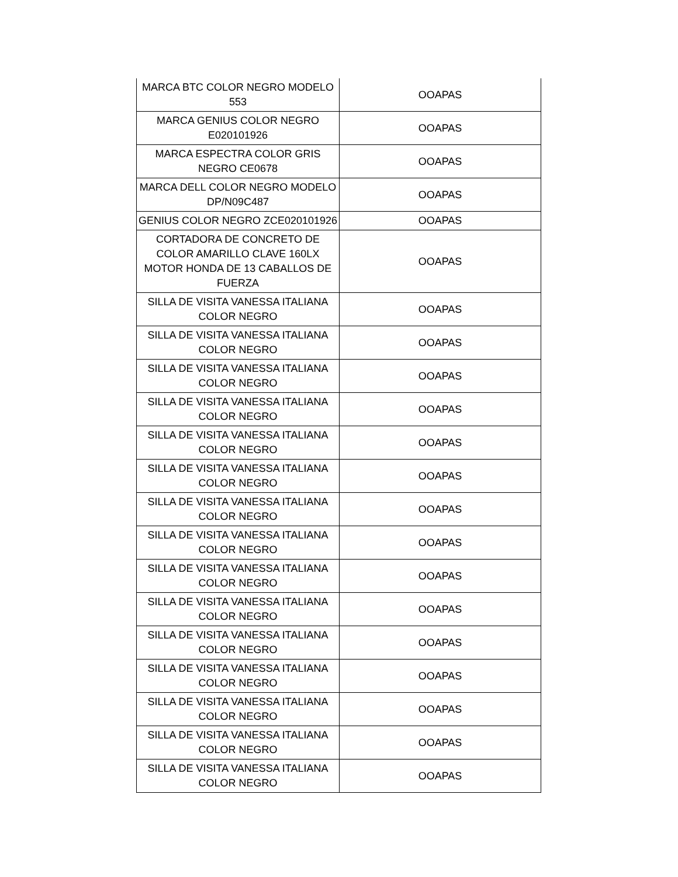| MARCA BTC COLOR NEGRO MODELO 553 | OOAPAS |
| MARCA GENIUS COLOR NEGRO E020101926 | OOAPAS |
| MARCA ESPECTRA COLOR GRIS NEGRO CE0678 | OOAPAS |
| MARCA DELL COLOR NEGRO MODELO DP/N09C487 | OOAPAS |
| GENIUS COLOR NEGRO ZCE020101926 | OOAPAS |
| CORTADORA DE CONCRETO DE COLOR AMARILLO CLAVE 160LX MOTOR HONDA DE 13 CABALLOS DE FUERZA | OOAPAS |
| SILLA DE VISITA VANESSA ITALIANA COLOR NEGRO | OOAPAS |
| SILLA DE VISITA VANESSA ITALIANA COLOR NEGRO | OOAPAS |
| SILLA DE VISITA VANESSA ITALIANA COLOR NEGRO | OOAPAS |
| SILLA DE VISITA VANESSA ITALIANA COLOR NEGRO | OOAPAS |
| SILLA DE VISITA VANESSA ITALIANA COLOR NEGRO | OOAPAS |
| SILLA DE VISITA VANESSA ITALIANA COLOR NEGRO | OOAPAS |
| SILLA DE VISITA VANESSA ITALIANA COLOR NEGRO | OOAPAS |
| SILLA DE VISITA VANESSA ITALIANA COLOR NEGRO | OOAPAS |
| SILLA DE VISITA VANESSA ITALIANA COLOR NEGRO | OOAPAS |
| SILLA DE VISITA VANESSA ITALIANA COLOR NEGRO | OOAPAS |
| SILLA DE VISITA VANESSA ITALIANA COLOR NEGRO | OOAPAS |
| SILLA DE VISITA VANESSA ITALIANA COLOR NEGRO | OOAPAS |
| SILLA DE VISITA VANESSA ITALIANA COLOR NEGRO | OOAPAS |
| SILLA DE VISITA VANESSA ITALIANA COLOR NEGRO | OOAPAS |
| SILLA DE VISITA VANESSA ITALIANA COLOR NEGRO | OOAPAS |